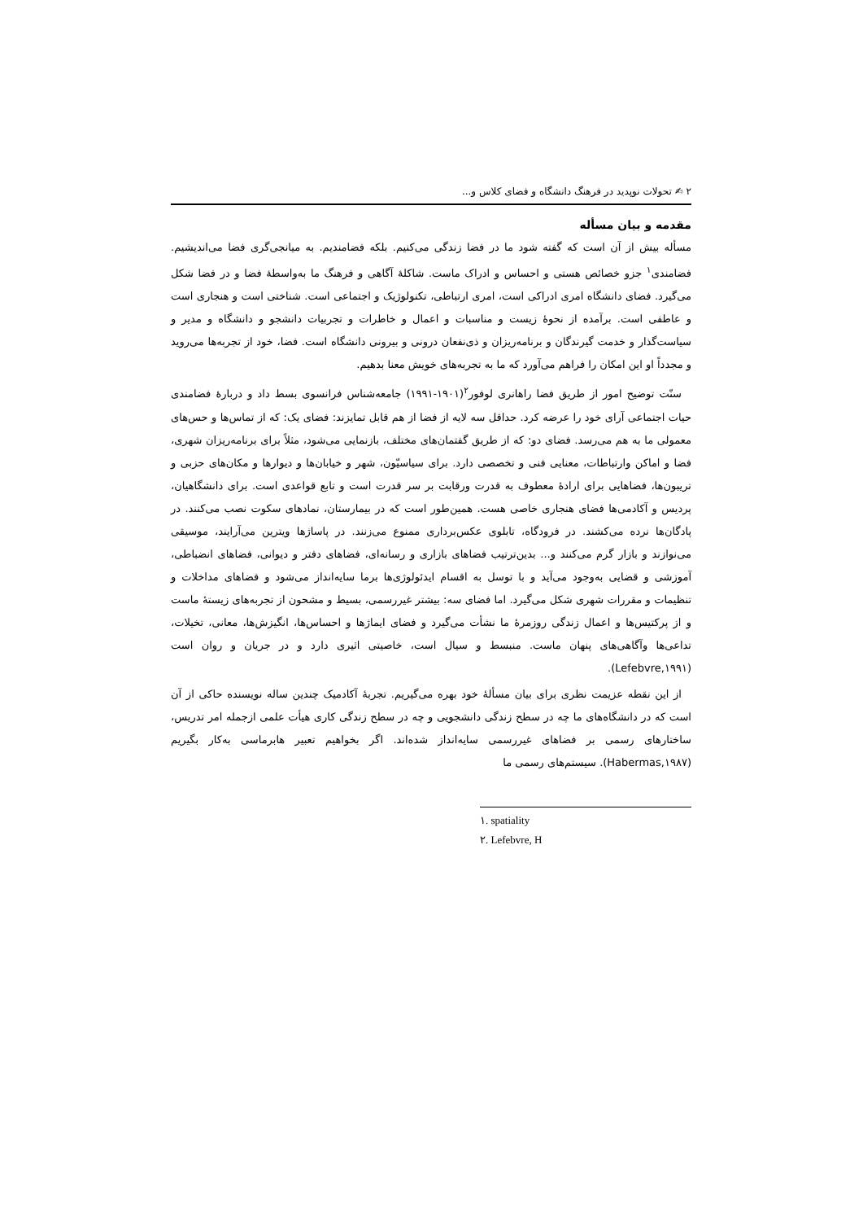۲ ✍ تحولات نوپدید در فرهنگ دانشگاه و فضای کلاس و...
مقدمه و بیان مسأله
مسأله بیش از آن است که گفته شود ما در فضا زندگی می‌کنیم. بلکه فضامندیم. به میانجی‌گری فضا می‌اندیشیم. فضامندی<sup>۱</sup> جزو خصائص هستی و احساس و ادراک ماست. شاکلهٔ آگاهی و فرهنگ ما به‌واسطهٔ فضا و در فضا شکل می‌گیرد. فضای دانشگاه امری ادراکی است، امری ارتباطی، تکنولوژیک و اجتماعی است. شناختی است و هنجاری است و عاطفی است. برآمده از نحوهٔ زیست و مناسبات و اعمال و خاطرات و تجربیات دانشجو و دانشگاه و مدیر و سیاست‌گذار و خدمت گیرندگان و برنامه‌ریزان و ذی‌نفعان درونی و بیرونی دانشگاه است. فضا، خود از تجربه‌ها می‌روید و مجدداً او این امکان را فراهم می‌آورد که ما به تجربه‌های خویش معنا بدهیم.
سنّت توضیح امور از طریق فضا راهانری لوفور<sup>۲</sup>(۱۹۰۱-۱۹۹۱) جامعه‌شناس فرانسوی بسط داد و دربارهٔ فضامندی حیات اجتماعی آرای خود را عرضه کرد. حداقل سه لایه از فضا از هم قابل تمایزند: فضای یک: که از تماس‌ها و حس‌های معمولی ما به هم می‌رسد. فضای دو: که از طریق گفتمان‌های مختلف، بازنمایی می‌شود، مثلاً برای برنامه‌ریزان شهری، فضا و اماکن وارتباطات، معنایی فنی و تخصصی دارد. برای سیاسیّون، شهر و خیابان‌ها و دیوارها و مکان‌های حزبی و تریبون‌ها، فضاهایی برای ارادهٔ معطوف به قدرت ورقابت بر سر قدرت است و تابع قواعدی است. برای دانشگاهیان، پردیس و آکادمی‌ها فضای هنجاری خاصی هست. همین‌طور است که در بیمارستان، نمادهای سکوت نصب می‌کنند. در پادگان‌ها نرده می‌کشند. در فرودگاه، تابلوی عکس‌برداری ممنوع می‌زنند. در پاساژها ویترین می‌آرایند، موسیقی می‌نوازند و بازار گرم می‌کنند و... بدین‌ترتیب فضاهای بازاری و رسانه‌ای، فضاهای دفتر و دیوانی، فضاهای انضباطی، آموزشی و قضایی به‌وجود می‌آید و با توسل به اقسام ایدئولوژی‌ها برما سایه‌انداز می‌شود و فضاهای مداخلات و تنظیمات و مقررات شهری شکل می‌گیرد. اما فضای سه: بیشتر غیررسمی، بسیط و مشحون از تجربه‌های زیستهٔ ماست و از پرکتیس‌ها و اعمال زندگی روزمرهٔ ما نشأت می‌گیرد و فضای ایماژها و احساس‌ها، انگیزش‌ها، معانی، تخیلات، تداعی‌ها وآگاهی‌های پنهان ماست. منبسط و سیال است، خاصیتی اثیری دارد و در جریان و روان است (Lefebvre,۱۹۹۱).
از این نقطه عزیمت نظری برای بیان مسألهٔ خود بهره می‌گیریم. تجربهٔ آکادمیک چندین ساله نویسنده حاکی از آن است که در دانشگاه‌های ما چه در سطح زندگی دانشجویی و چه در سطح زندگی کاری هیأت علمی ازجمله امر تدریس، ساختارهای رسمی بر فضاهای غیررسمی سایه‌انداز شده‌اند. اگر بخواهیم تعبیر هابرماسی به‌کار بگیریم (Habermas,۱۹۸۷). سیستم‌های رسمی ما
۱. spatiality
۲. Lefebvre, H